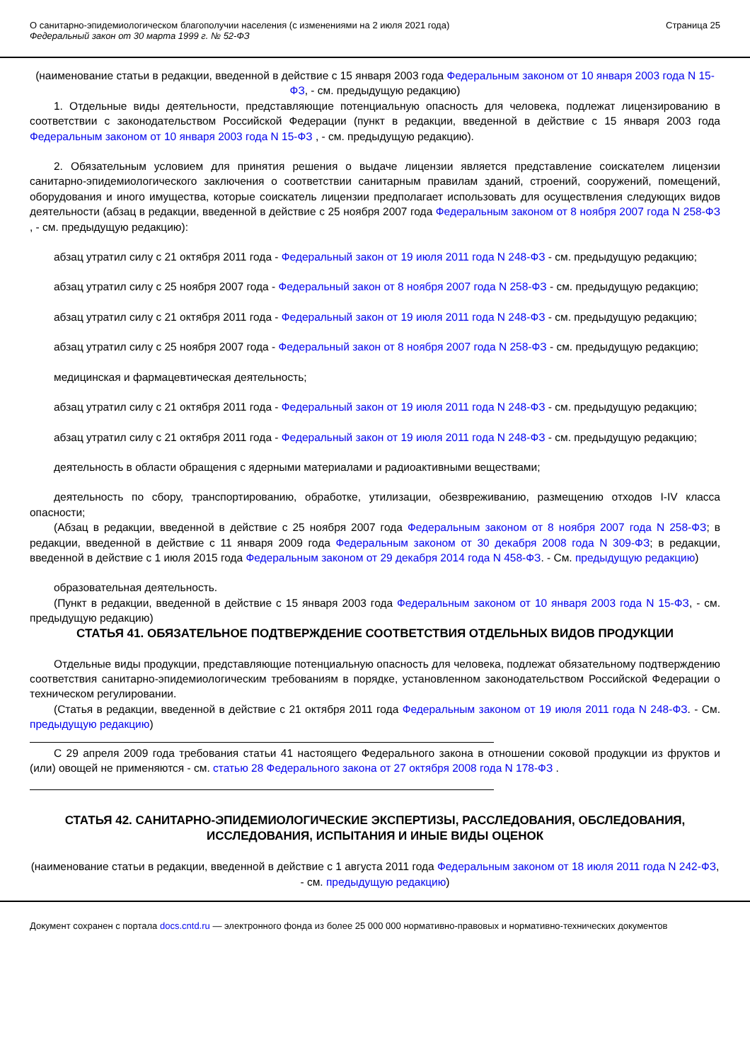О санитарно-эпидемиологическом благополучии населения (с изменениями на 2 июля 2021 года)
Федеральный закон от 30 марта 1999 г. № 52-ФЗ
Страница 25
(наименование статьи в редакции, введенной в действие с 15 января 2003 года Федеральным законом от 10 января 2003 года N 15-ФЗ, - см. предыдущую редакцию)
1. Отдельные виды деятельности, представляющие потенциальную опасность для человека, подлежат лицензированию в соответствии с законодательством Российской Федерации (пункт в редакции, введенной в действие с 15 января 2003 года Федеральным законом от 10 января 2003 года N 15-ФЗ , - см. предыдущую редакцию).
2. Обязательным условием для принятия решения о выдаче лицензии является представление соискателем лицензии санитарно-эпидемиологического заключения о соответствии санитарным правилам зданий, строений, сооружений, помещений, оборудования и иного имущества, которые соискатель лицензии предполагает использовать для осуществления следующих видов деятельности (абзац в редакции, введенной в действие с 25 ноября 2007 года Федеральным законом от 8 ноября 2007 года N 258-ФЗ , - см. предыдущую редакцию):
абзац утратил силу с 21 октября 2011 года - Федеральный закон от 19 июля 2011 года N 248-ФЗ - см. предыдущую редакцию;
абзац утратил силу с 25 ноября 2007 года - Федеральный закон от 8 ноября 2007 года N 258-ФЗ - см. предыдущую редакцию;
абзац утратил силу с 21 октября 2011 года - Федеральный закон от 19 июля 2011 года N 248-ФЗ - см. предыдущую редакцию;
абзац утратил силу с 25 ноября 2007 года - Федеральный закон от 8 ноября 2007 года N 258-ФЗ - см. предыдущую редакцию;
медицинская и фармацевтическая деятельность;
абзац утратил силу с 21 октября 2011 года - Федеральный закон от 19 июля 2011 года N 248-ФЗ - см. предыдущую редакцию;
абзац утратил силу с 21 октября 2011 года - Федеральный закон от 19 июля 2011 года N 248-ФЗ - см. предыдущую редакцию;
деятельность в области обращения с ядерными материалами и радиоактивными веществами;
деятельность по сбору, транспортированию, обработке, утилизации, обезвреживанию, размещению отходов I-IV класса опасности;
(Абзац в редакции, введенной в действие с 25 ноября 2007 года Федеральным законом от 8 ноября 2007 года N 258-ФЗ; в редакции, введенной в действие с 11 января 2009 года Федеральным законом от 30 декабря 2008 года N 309-ФЗ; в редакции, введенной в действие с 1 июля 2015 года Федеральным законом от 29 декабря 2014 года N 458-ФЗ. - См. предыдущую редакцию)
образовательная деятельность.
(Пункт в редакции, введенной в действие с 15 января 2003 года Федеральным законом от 10 января 2003 года N 15-ФЗ, - см. предыдущую редакцию)
СТАТЬЯ 41. ОБЯЗАТЕЛЬНОЕ ПОДТВЕРЖДЕНИЕ СООТВЕТСТВИЯ ОТДЕЛЬНЫХ ВИДОВ ПРОДУКЦИИ
Отдельные виды продукции, представляющие потенциальную опасность для человека, подлежат обязательному подтверждению соответствия санитарно-эпидемиологическим требованиям в порядке, установленном законодательством Российской Федерации о техническом регулировании.
(Статья в редакции, введенной в действие с 21 октября 2011 года Федеральным законом от 19 июля 2011 года N 248-ФЗ. - См. предыдущую редакцию)
С 29 апреля 2009 года требования статьи 41 настоящего Федерального закона в отношении соковой продукции из фруктов и (или) овощей не применяются - см. статью 28 Федерального закона от 27 октября 2008 года N 178-ФЗ .
СТАТЬЯ 42. САНИТАРНО-ЭПИДЕМИОЛОГИЧЕСКИЕ ЭКСПЕРТИЗЫ, РАССЛЕДОВАНИЯ, ОБСЛЕДОВАНИЯ, ИССЛЕДОВАНИЯ, ИСПЫТАНИЯ И ИНЫЕ ВИДЫ ОЦЕНОК
(наименование статьи в редакции, введенной в действие с 1 августа 2011 года Федеральным законом от 18 июля 2011 года N 242-ФЗ, - см. предыдущую редакцию)
Документ сохранен с портала docs.cntd.ru — электронного фонда из более 25 000 000 нормативно-правовых и нормативно-технических документов